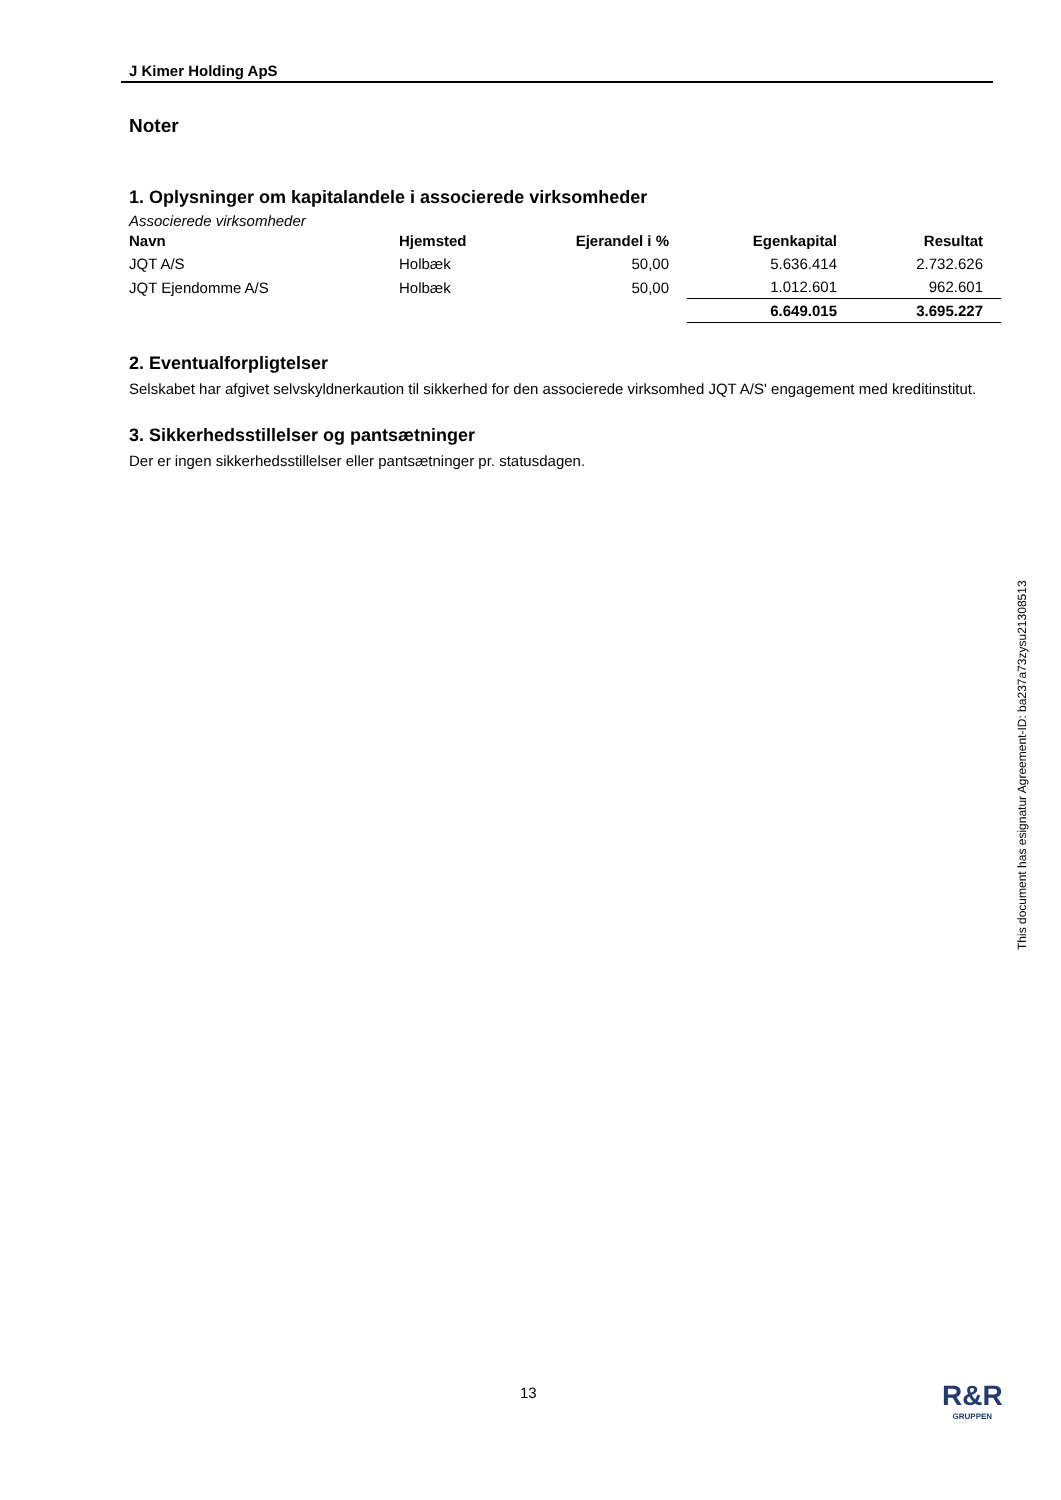J Kimer Holding ApS
Noter
1. Oplysninger om kapitalandele i associerede virksomheder
Associerede virksomheder
| Navn | Hjemsted | Ejerandel i % | Egenkapital | Resultat |
| --- | --- | --- | --- | --- |
| JQT A/S | Holbæk | 50,00 | 5.636.414 | 2.732.626 |
| JQT Ejendomme A/S | Holbæk | 50,00 | 1.012.601 | 962.601 |
| | | | 6.649.015 | 3.695.227 |
2. Eventualforpligtelser
Selskabet har afgivet selvskyldnerkaution til sikkerhed for den associerede virksomhed JQT A/S' engagement med kreditinstitut.
3. Sikkerhedsstillelser og pantsætninger
Der er ingen sikkerhedsstillelser eller pantsætninger pr. statusdagen.
This document has esignatur Agreement-ID: ba237a73zysu21308513
13 R&R
GRUPPEN